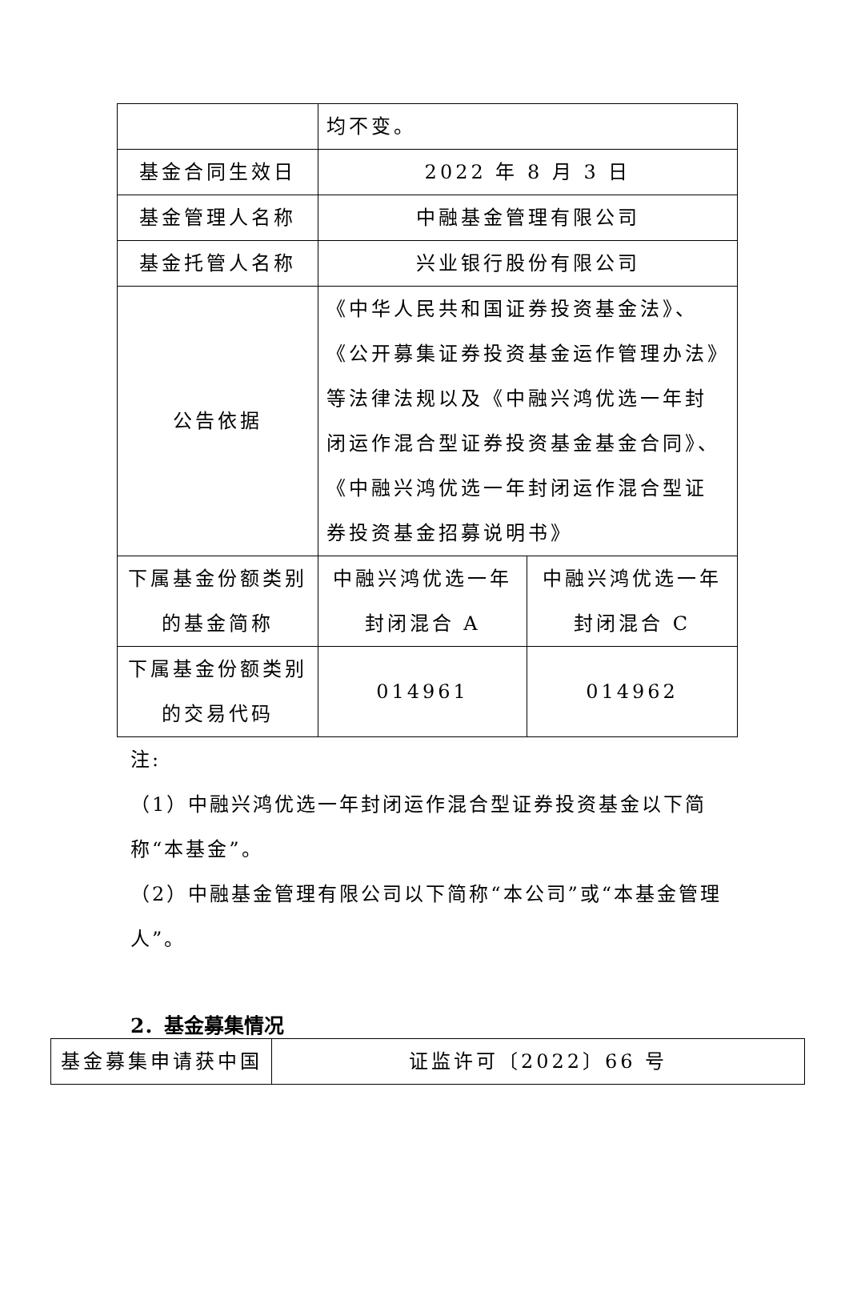| | 均不变。 | |
| 基金合同生效日 | 2022 年 8 月 3 日 | |
| 基金管理人名称 | 中融基金管理有限公司 | |
| 基金托管人名称 | 兴业银行股份有限公司 | |
| 公告依据 | 《中华人民共和国证券投资基金法》、《公开募集证券投资基金运作管理办法》等法律法规以及《中融兴鸿优选一年封闭运作混合型证券投资基金基金合同》、《中融兴鸿优选一年封闭运作混合型证券投资基金招募说明书》 | |
| 下属基金份额类别的基金简称 | 中融兴鸿优选一年封闭混合 A | 中融兴鸿优选一年封闭混合 C |
| 下属基金份额类别的交易代码 | 014961 | 014962 |
注:
（1）中融兴鸿优选一年封闭运作混合型证券投资基金以下简称“本基金”。
（2）中融基金管理有限公司以下简称“本公司”或“本基金管理人”。
2．基金募集情况
| 基金募集申请获中国 | 证监许可〔2022〕66 号 |